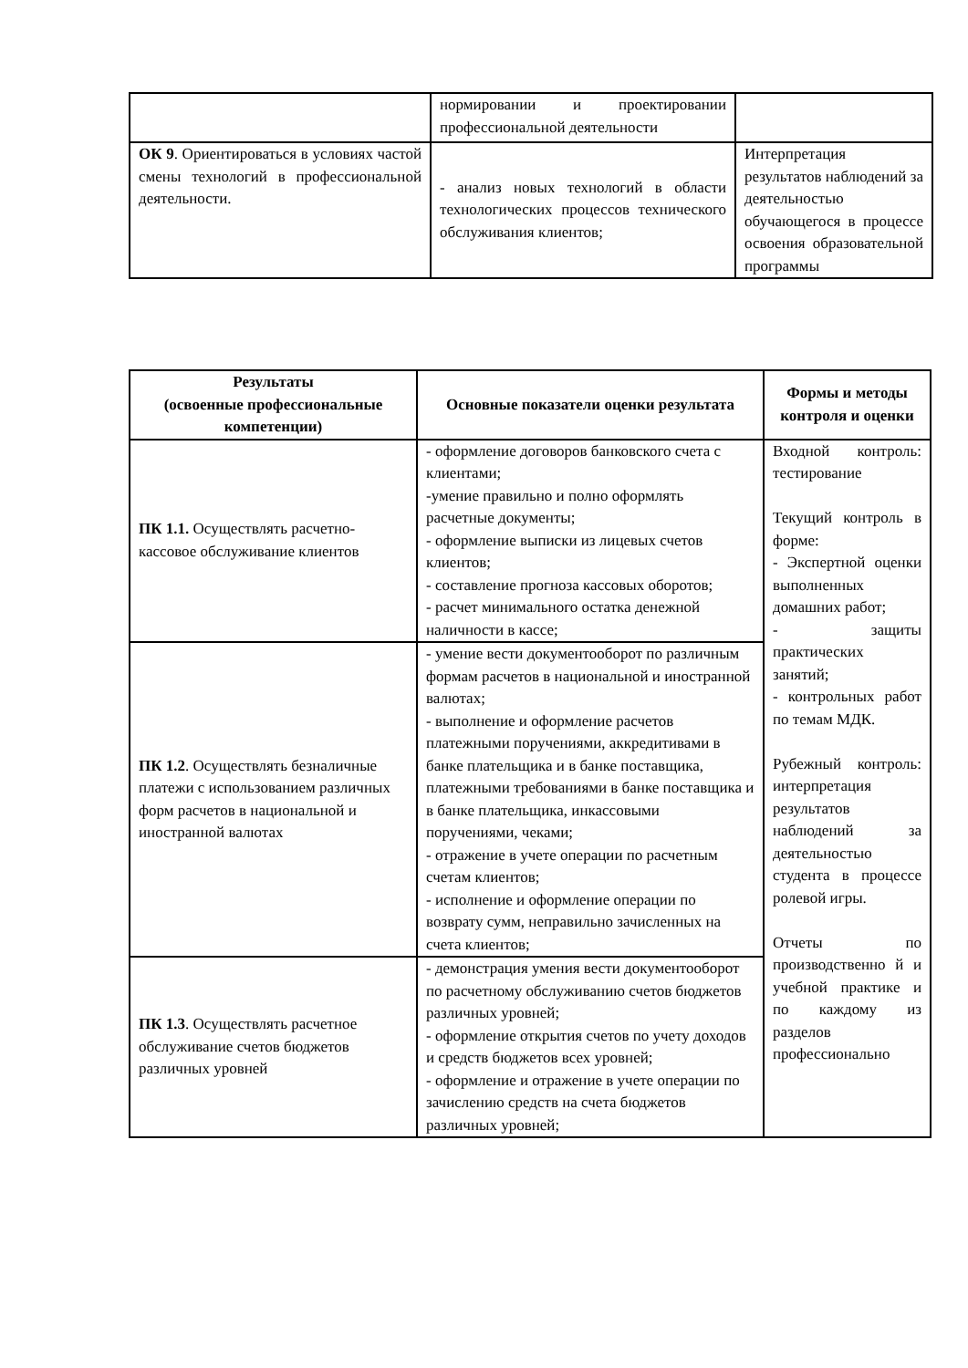| | нормировании и проектировании профессиональной деятельности | |
| ОК 9 . Ориентироваться в условиях частой смены технологий в профессиональной деятельности. | - анализ новых технологий в области технологических процессов технического обслуживания клиентов; | Интерпретация результатов наблюдений за деятельностью обучающегося в процессе освоения образовательной программы |
| Результаты (освоенные профессиональные компетенции) | Основные показатели оценки результата | Формы и методы контроля и оценки |
| --- | --- | --- |
| ПК 1.1. Осуществлять расчетно-кассовое обслуживание клиентов | - оформление договоров банковского счета с клиентами; -умение правильно и полно оформлять расчетные документы; - оформление выписки из лицевых счетов клиентов; - составление прогноза кассовых оборотов; - расчет минимального остатка денежной наличности в кассе; | Входной контроль: тестирование Текущий контроль в форме: - Экспертной оценки выполненных домашних работ; - защиты практических занятий; - контрольных работ по темам МДК. Рубежный контроль: интерпретация результатов наблюдений за деятельностью студента в процессе ролевой игры. Отчеты по производственно й и учебной практике и по каждому из разделов профессионально |
| ПК 1.2 . Осуществлять безналичные платежи с использованием различных форм расчетов в национальной и иностранной валютах | - умение вести документооборот по различным формам расчетов в национальной и иностранной валютах; - выполнение и оформление расчетов платежными поручениями, аккредитивами в банке плательщика и в банке поставщика, платежными требованиями в банке поставщика и в банке плательщика, инкассовыми поручениями, чеками; - отражение в учете операции по расчетным счетам клиентов; - исполнение и оформление операции по возврату сумм, неправильно зачисленных на счета клиентов; | |
| ПК 1.3 . Осуществлять расчетное обслуживание счетов бюджетов различных уровней | - демонстрация умения вести документооборот по расчетному обслуживанию счетов бюджетов различных уровней; - оформление открытия счетов по учету доходов и средств бюджетов всех уровней; - оформление и отражение в учете операции по зачислению средств на счета бюджетов различных уровней; | |